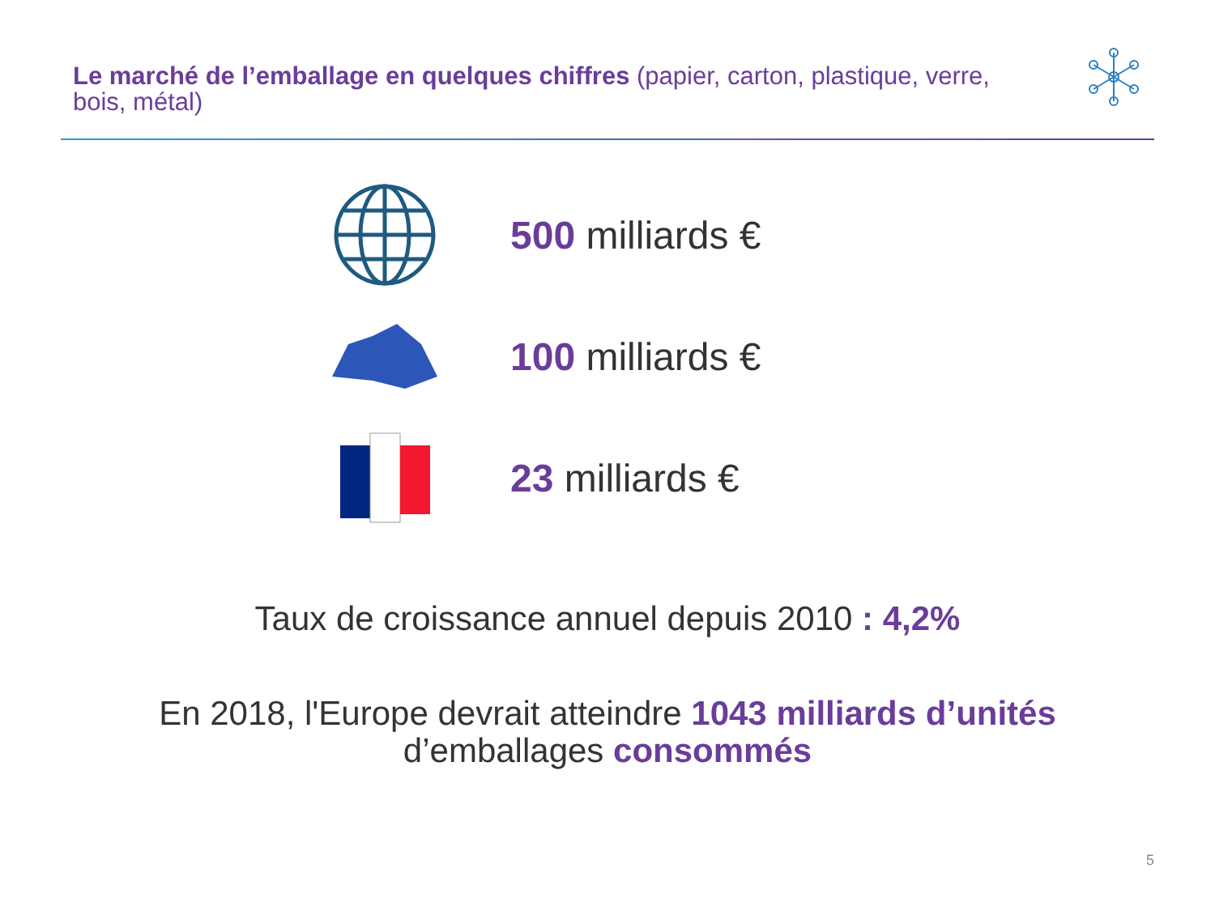Le marché de l’emballage en quelques chiffres (papier, carton, plastique, verre, bois, métal)
500 milliards €
100 milliards €
23 milliards €
Taux de croissance annuel depuis 2010 : 4,2%
En 2018, l'Europe devrait atteindre 1043 milliards d’unités
d’emballages consommés
5